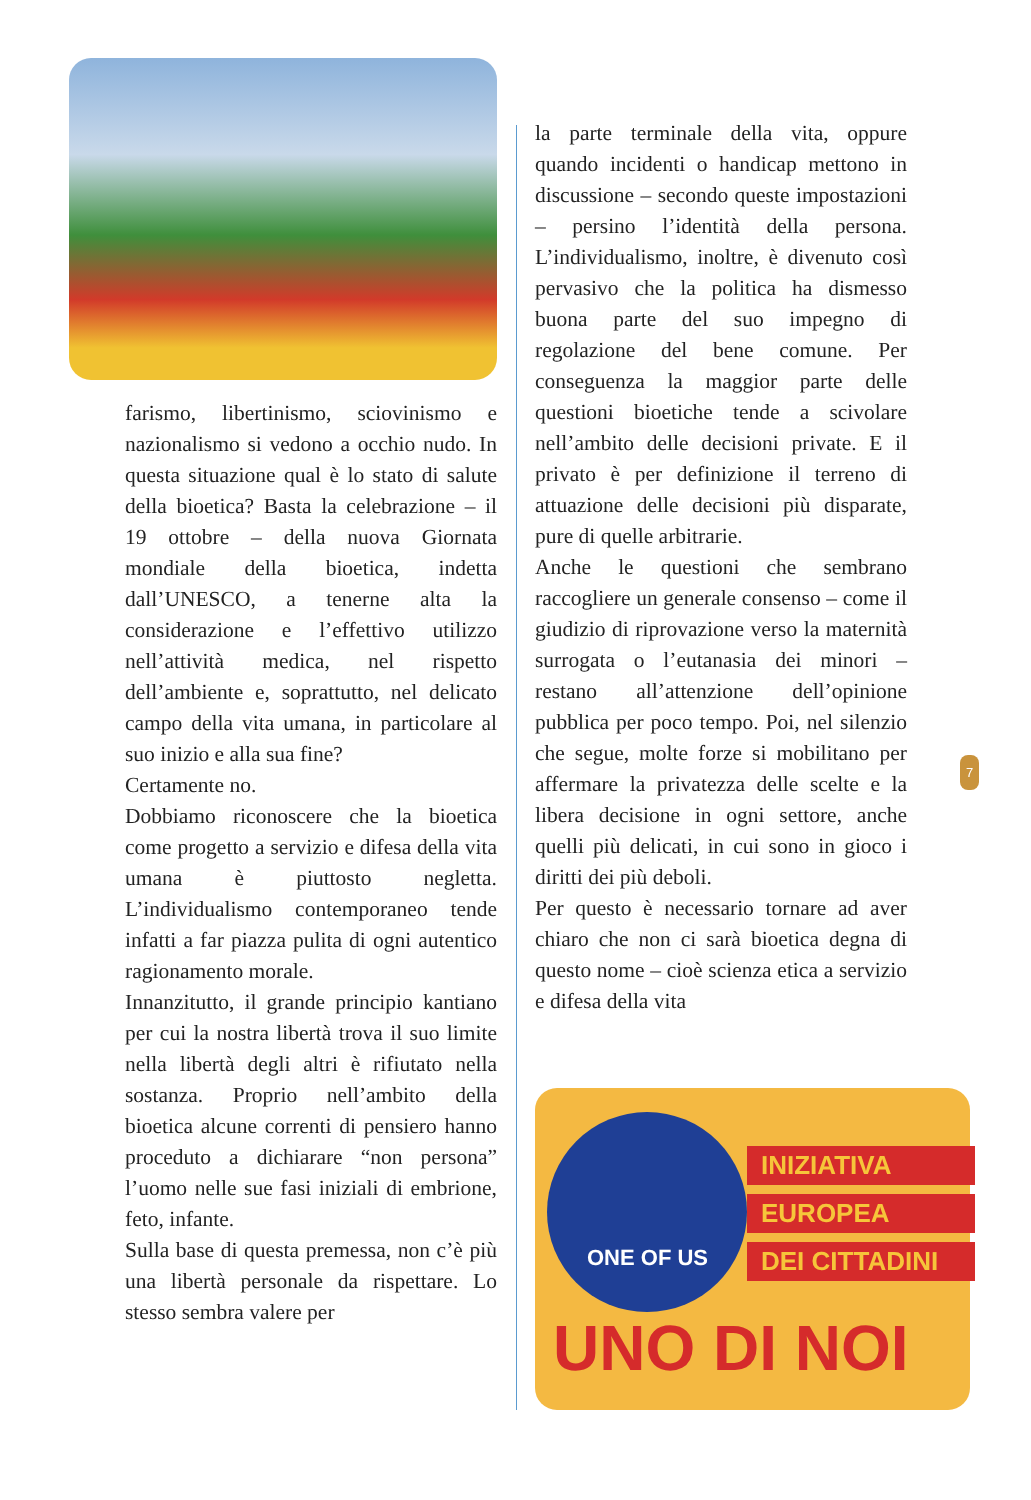farismo, libertinismo, sciovinismo e nazionalismo si vedono a occhio nudo. In questa situazione qual è lo stato di salute della bioetica? Basta la celebrazione – il 19 ottobre – della nuova Giornata mondiale della bioetica, indetta dall’UNESCO, a tenerne alta la considerazione e l’effettivo utilizzo nell’attività medica, nel rispetto dell’ambiente e, soprattutto, nel delicato campo della vita umana, in particolare al suo inizio e alla sua fine?
Certamente no.
Dobbiamo riconoscere che la bioetica come progetto a servizio e difesa della vita umana è piuttosto negletta. L’individualismo contemporaneo tende infatti a far piazza pulita di ogni autentico ragionamento morale.
Innanzitutto, il grande principio kantiano per cui la nostra libertà trova il suo limite nella libertà degli altri è rifiutato nella sostanza. Proprio nell’ambito della bioetica alcune correnti di pensiero hanno proceduto a dichiarare “non persona” l’uomo nelle sue fasi iniziali di embrione, feto, infante.
Sulla base di questa premessa, non c’è più una libertà personale da rispettare. Lo stesso sembra valere per
la parte terminale della vita, oppure quando incidenti o handicap mettono in discussione – secondo queste impostazioni – persino l’identità della persona. L’individualismo, inoltre, è divenuto così pervasivo che la politica ha dismesso buona parte del suo impegno di regolazione del bene comune. Per conseguenza la maggior parte delle questioni bioetiche tende a scivolare nell’ambito delle decisioni private. E il privato è per definizione il terreno di attuazione delle decisioni più disparate, pure di quelle arbitrarie.
Anche le questioni che sembrano raccogliere un generale consenso – come il giudizio di riprovazione verso la maternità surrogata o l’eutanasia dei minori – restano all’attenzione dell’opinione pubblica per poco tempo. Poi, nel silenzio che segue, molte forze si mobilitano per affermare la privatezza delle scelte e la libera decisione in ogni settore, anche quelli più delicati, in cui sono in gioco i diritti dei più deboli.
Per questo è necessario tornare ad aver chiaro che non ci sarà bioetica degna di questo nome – cioè scienza etica a servizio e difesa della vita
7
ONE OF US
INIZIATIVA
EUROPEA
DEI CITTADINI
UNO DI NOI